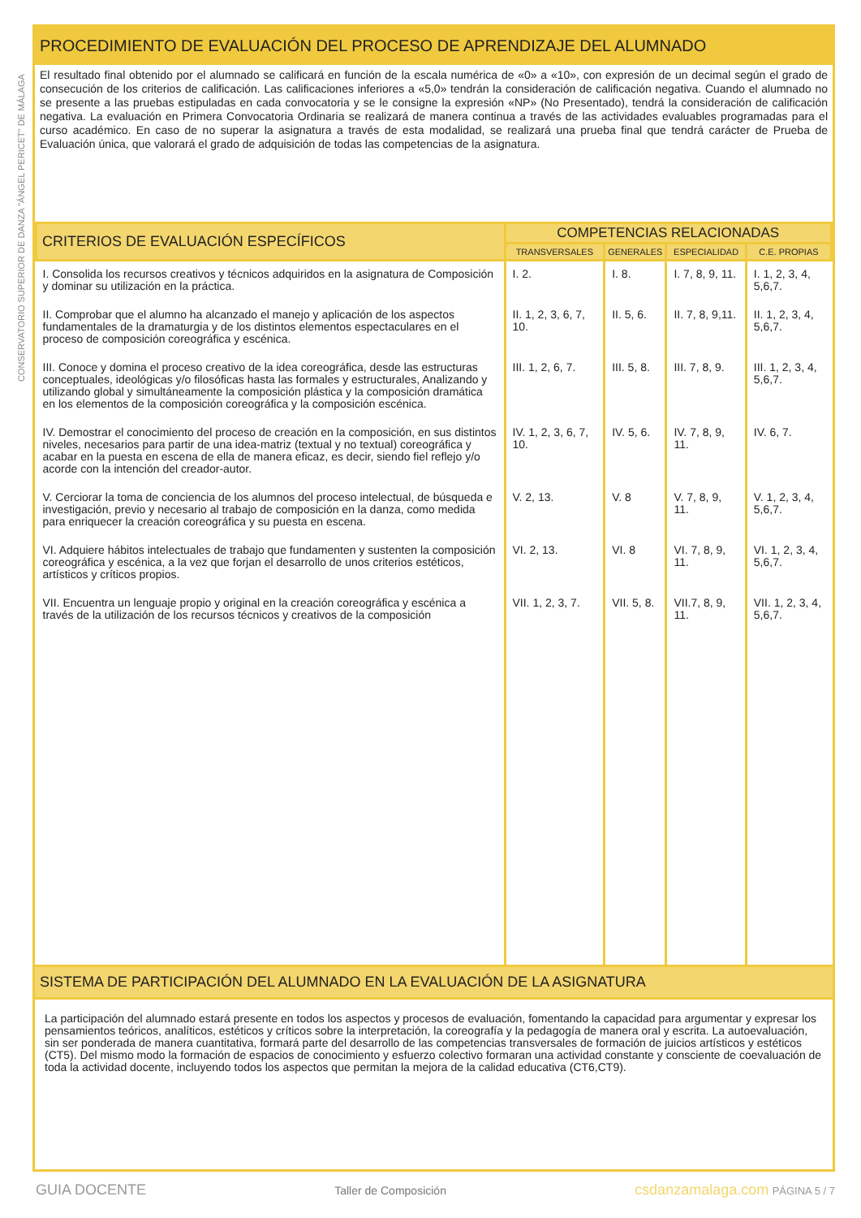CONSERVATORIO SUPERIOR DE DANZA "ÁNGEL PERICET" DE MÁLAGA
PROCEDIMIENTO DE EVALUACIÓN DEL PROCESO DE APRENDIZAJE DEL ALUMNADO
El resultado final obtenido por el alumnado se calificará en función de la escala numérica de «0» a «10», con expresión de un decimal según el grado de consecución de los criterios de calificación. Las calificaciones inferiores a «5,0» tendrán la consideración de calificación negativa. Cuando el alumnado no se presente a las pruebas estipuladas en cada convocatoria y se le consigne la expresión «NP» (No Presentado), tendrá la consideración de calificación negativa. La evaluación en Primera Convocatoria Ordinaria se realizará de manera continua a través de las actividades evaluables programadas para el curso académico. En caso de no superar la asignatura a través de esta modalidad, se realizará una prueba final que tendrá carácter de Prueba de Evaluación única, que valorará el grado de adquisición de todas las competencias de la asignatura.
| CRITERIOS DE EVALUACIÓN ESPECÍFICOS | COMPETENCIAS RELACIONADAS | | | |
| --- | --- | --- | --- | --- |
| | TRANSVERSALES | GENERALES | ESPECIALIDAD | C.E. PROPIAS |
| I. Consolida los recursos creativos y técnicos adquiridos en la asignatura de Composición y dominar su utilización en la práctica. | I. 2. | I. 8. | I. 7, 8, 9, 11. | I. 1, 2, 3, 4, 5,6,7. |
| II. Comprobar que el alumno ha alcanzado el manejo y aplicación de los aspectos fundamentales de la dramaturgia y de los distintos elementos espectaculares en el proceso de composición coreográfica y escénica. | II. 1, 2, 3, 6, 7, 10. | II. 5, 6. | II. 7, 8, 9,11. | II. 1, 2, 3, 4, 5,6,7. |
| III. Conoce y domina el proceso creativo de la idea coreográfica, desde las estructuras conceptuales, ideológicas y/o filosóficas hasta las formales y estructurales, Analizando y utilizando global y simultáneamente la composición plástica y la composición dramática en los elementos de la composición coreográfica y la composición escénica. | III. 1, 2, 6, 7. | III. 5, 8. | III. 7, 8, 9. | III. 1, 2, 3, 4, 5,6,7. |
| IV. Demostrar el conocimiento del proceso de creación en la composición, en sus distintos niveles, necesarios para partir de una idea-matriz (textual y no textual) coreográfica y acabar en la puesta en escena de ella de manera eficaz, es decir, siendo fiel reflejo y/o acorde con la intención del creador-autor. | IV. 1, 2, 3, 6, 7, 10. | IV. 5, 6. | IV. 7, 8, 9, 11. | IV. 6, 7. |
| V. Cerciorar la toma de conciencia de los alumnos del proceso intelectual, de búsqueda e investigación, previo y necesario al trabajo de composición en la danza, como medida para enriquecer la creación coreográfica y su puesta en escena. | V. 2, 13. | V. 8 | V. 7, 8, 9, 11. | V. 1, 2, 3, 4, 5,6,7. |
| VI. Adquiere hábitos intelectuales de trabajo que fundamenten y sustenten la composición coreográfica y escénica, a la vez que forjan el desarrollo de unos criterios estéticos, artísticos y críticos propios. | VI. 2, 13. | VI. 8 | VI. 7, 8, 9, 11. | VI. 1, 2, 3, 4, 5,6,7. |
| VII. Encuentra un lenguaje propio y original en la creación coreográfica y escénica a través de la utilización de los recursos técnicos y creativos de la composición | VII. 1, 2, 3, 7. | VII. 5, 8. | VII.7, 8, 9, 11. | VII. 1, 2, 3, 4, 5,6,7. |
SISTEMA DE PARTICIPACIÓN DEL ALUMNADO EN LA EVALUACIÓN DE LA ASIGNATURA
La participación del alumnado estará presente en todos los aspectos y procesos de evaluación, fomentando la capacidad para argumentar y expresar los pensamientos teóricos, analíticos, estéticos y críticos sobre la interpretación, la coreografía y la pedagogía de manera oral y escrita. La autoevaluación, sin ser ponderada de manera cuantitativa, formará parte del desarrollo de las competencias transversales de formación de juicios artísticos y estéticos (CT5). Del mismo modo la formación de espacios de conocimiento y esfuerzo colectivo formaran una actividad constante y consciente de coevaluación de toda la actividad docente, incluyendo todos los aspectos que permitan la mejora de la calidad educativa (CT6,CT9).
GUIA DOCENTE Taller de Composición csdanzamalaga.com PÁGINA 5 / 7